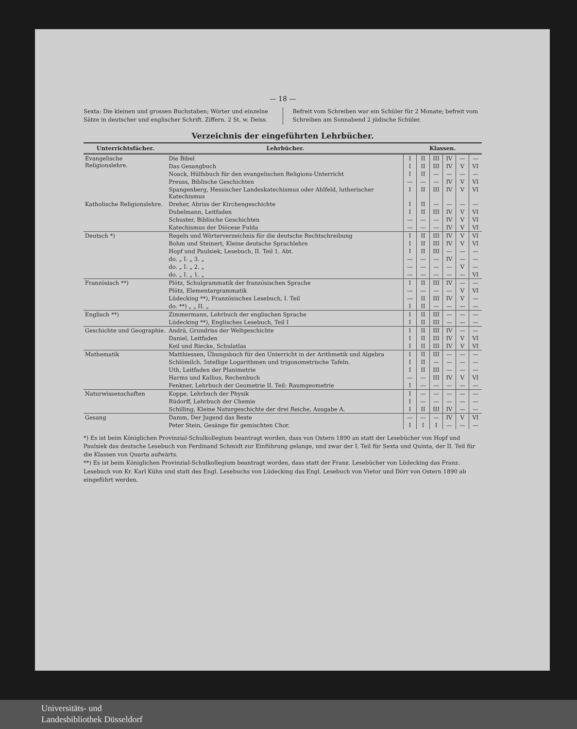— 18 —
Sexta: Die kleinen und grossen Buchstaben; Wörter und einzelne Sätze in deutscher und englischer Schrift. Ziffern. 2 St. w. Deiss.
Befreit vom Schreiben war ein Schüler für 2 Monate; befreit vom Schreiben am Sonnabend 2 jüdische Schüler.
Verzeichnis der eingeführten Lehrbücher.
| Unterrichtsfächer. | Lehrbücher. | Klassen. | | | | | |
| --- | --- | --- | --- | --- | --- | --- | --- |
| Evangelische Religionslehre. | Die Bibel | I | II | III | IV | — | — |
| | Das Gesangbuch | I | II | III | IV | V | VI |
| | Noack, Hülfsbuch für den evangelischen Religions-Unterricht | I | II | — | — | — | — |
| | Preuss, Biblische Geschichten | — | — | — | IV | V | VI |
| | Spangenberg, Hessischer Landeskatechismus oder Ahlfeld, lutherischer Katechismus | I | II | III | IV | V | VI |
| Katholische Religionslehre. | Dreher, Abriss der Kirchengeschichte | I | II | — | — | — | — |
| | Dubelmann, Leitfaden | I | II | III | IV | V | VI |
| | Schuster, Biblische Geschichten | — | — | — | IV | V | VI |
| | Katechismus der Diöcese Fulda | — | — | — | IV | V | VI |
| Deutsch *) | Regeln und Wörterverzeichnis für die deutsche Rechtschreibung | I | II | III | IV | V | VI |
| | Bohm und Steinert, Kleine deutsche Sprachlehre | I | II | III | IV | V | VI |
| | Hopf und Paulsiek, Lesebuch, II. Teil 1. Abt. | I | II | III | — | — | — |
| | do. „ I. „ 3. „ | — | — | — | IV | — | — |
| | do. „ I. „ 2. „ | — | — | — | — | V | — |
| | do. „ I. „ 1. „ | — | — | — | — | — | VI |
| Französisch **) | Plötz, Schulgrammatik der französischen Sprache | I | II | III | IV | — | — |
| | Plötz, Elementargrammatik | — | — | — | — | V | VI |
| | Lüdecking **), Französisches Lesebuch, I. Teil | — | II | III | IV | V | — |
| | do. **) „ „ II. „ | I | II | — | — | — | — |
| Englisch **) | Zimmermann, Lehrbuch der englischen Sprache | I | II | III | — | — | — |
| | Lüdecking **), Englisches Lesebuch, Teil I | I | II | III | — | — | — |
| Geschichte und Geographie. | Andrä, Grundriss der Weltgeschichte | I | II | III | IV | — | — |
| | Daniel, Leitfaden | I | II | III | IV | V | VI |
| | Keil und Riecke, Schulatlas | I | II | III | IV | V | VI |
| Mathematik | Matthiessen, Übungsbuch für den Unterricht in der Arithmetik und Algebra | I | II | III | — | — | — |
| | Schlömilch, 5stellige Logarithmen und trigonometrische Tafeln. | I | II | — | — | — | — |
| | Uth, Leitfaden der Planimetrie | I | II | III | — | — | — |
| | Harms und Kallius, Rechenbuch | — | — | III | IV | V | VI |
| | Fenkner, Lehrbuch der Geometrie II. Teil: Raumgeometrie | I | — | — | — | — | — |
| Naturwissenschaften | Koppe, Lehrbuch der Physik | I | — | — | — | — | — |
| | Rüdorff, Lehrbuch der Chemie | I | — | — | — | — | — |
| | Schilling, Kleine Naturgeschichte der drei Reiche, Ausgabe A. | I | II | III | IV | — | — |
| Gesang | Damm, Der Jugend das Beste | — | — | — | IV | V | VI |
| | Peter Stein, Gesänge für gemischten Chor. | I | I | I | — | — | — |
*) Es ist beim Königlichen Provinzial-Schulkollegium beantragt worden, dass von Ostern 1890 an statt der Lesebücher von Hopf und Paulsiek das deutsche Lesebuch von Ferdinand Schmidt zur Einführung gelange, und zwar der I. Teil für Sexta und Quinta, der II. Teil für die Klassen von Quarta aufwärts.
**) Es ist beim Königlichen Provinzial-Schulkollegium beantragt worden, dass statt der Franz. Lesebücher von Lüdecking das Franz. Lesebuch von Kr. Karl Kühn und statt des Engl. Lesebuchs von Lüdecking das Engl. Lesebuch von Vietor und Dörr von Ostern 1890 ab eingeführt werden.
Universitäts- und
Landesbibliothek Düsseldorf